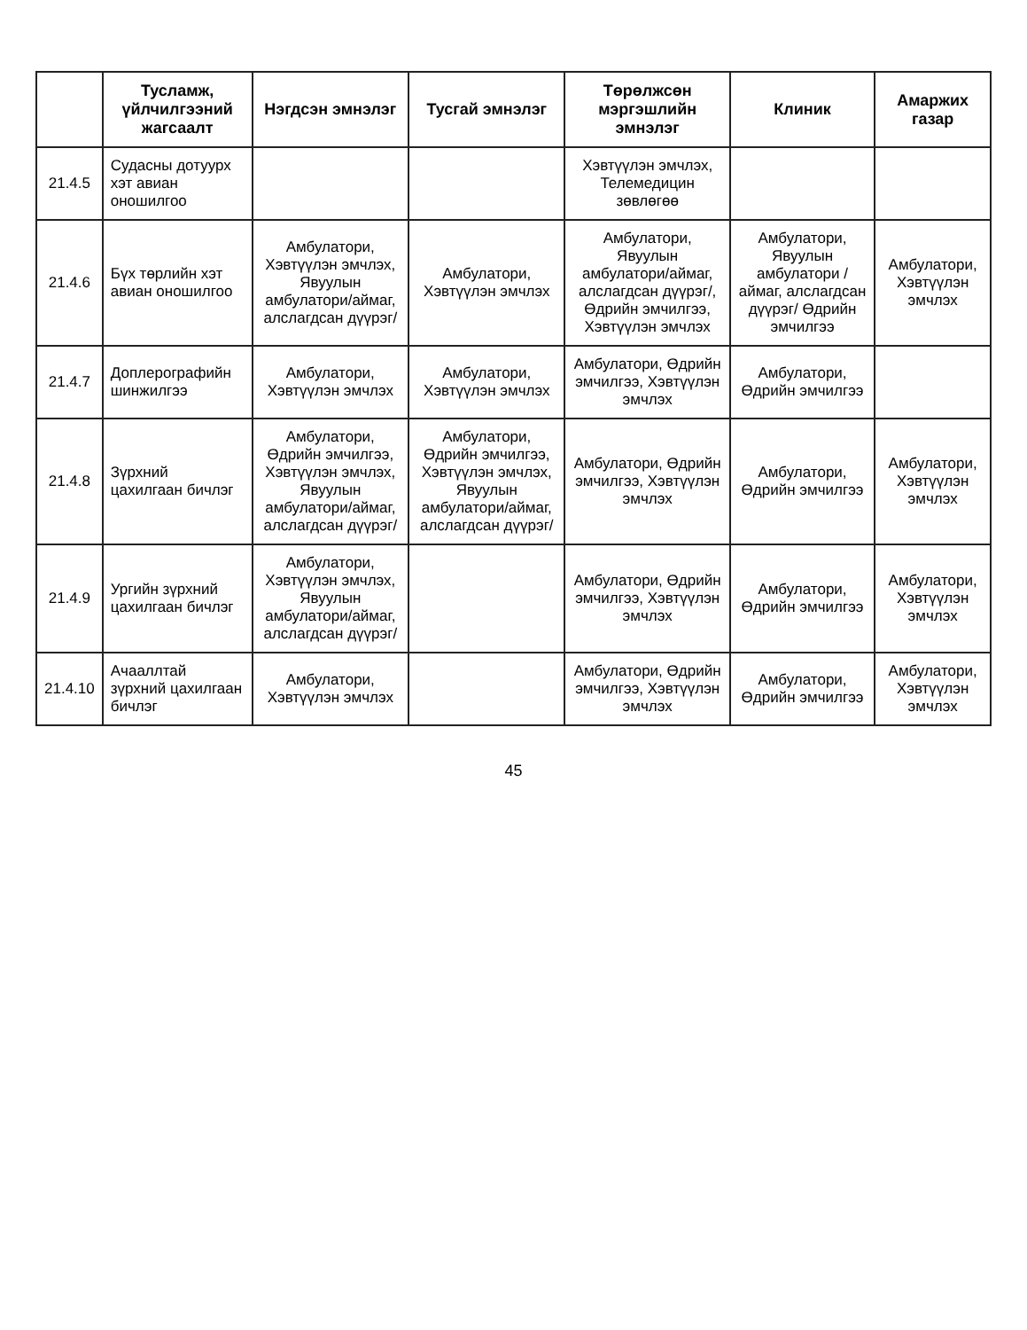| | Тусламж, үйлчилгээний жагсаалт | Нэгдсэн эмнэлэг | Тусгай эмнэлэг | Төрөлжсөн мэргэшлийн эмнэлэг | Клиник | Амаржих газар |
| --- | --- | --- | --- | --- | --- | --- |
| 21.4.5 | Судасны дотуурх хэт авиан оношилгоо | | | Хэвтүүлэн эмчлэх, Телемедицин зөвлөгөө | | |
| 21.4.6 | Бүх төрлийн хэт авиан оношилгоо | Амбулатори, Хэвтүүлэн эмчлэх, Явуулын амбулатори/аймаг, алслагдсан дүүрэг/ | Амбулатори, Хэвтүүлэн эмчлэх | Амбулатори, Явуулын амбулатори/аймаг, алслагдсан дүүрэг/, Өдрийн эмчилгээ, Хэвтүүлэн эмчлэх | Амбулатори, Явуулын амбулатори /аймаг, алслагдсан дүүрэг/ Өдрийн эмчилгээ | Амбулатори, Хэвтүүлэн эмчлэх |
| 21.4.7 | Доплерографийн шинжилгээ | Амбулатори, Хэвтүүлэн эмчлэх | Амбулатори, Хэвтүүлэн эмчлэх | Амбулатори, Өдрийн эмчилгээ, Хэвтүүлэн эмчлэх | Амбулатори, Өдрийн эмчилгээ | |
| 21.4.8 | Зүрхний цахилгаан бичлэг | Амбулатори, Өдрийн эмчилгээ, Хэвтүүлэн эмчлэх, Явуулын амбулатори/аймаг, алслагдсан дүүрэг/ | Амбулатори, Өдрийн эмчилгээ, Хэвтүүлэн эмчлэх, Явуулын амбулатори/аймаг, алслагдсан дүүрэг/ | Амбулатори, Өдрийн эмчилгээ, Хэвтүүлэн эмчлэх | Амбулатори, Өдрийн эмчилгээ | Амбулатори, Хэвтүүлэн эмчлэх |
| 21.4.9 | Ургийн зүрхний цахилгаан бичлэг | Амбулатори, Хэвтүүлэн эмчлэх, Явуулын амбулатори/аймаг, алслагдсан дүүрэг/ | | Амбулатори, Өдрийн эмчилгээ, Хэвтүүлэн эмчлэх | Амбулатори, Өдрийн эмчилгээ | Амбулатори, Хэвтүүлэн эмчлэх |
| 21.4.10 | Ачааллтай зүрхний цахилгаан бичлэг | Амбулатори, Хэвтүүлэн эмчлэх | | Амбулатори, Өдрийн эмчилгээ, Хэвтүүлэн эмчлэх | Амбулатори, Өдрийн эмчилгээ | Амбулатори, Хэвтүүлэн эмчлэх |
45